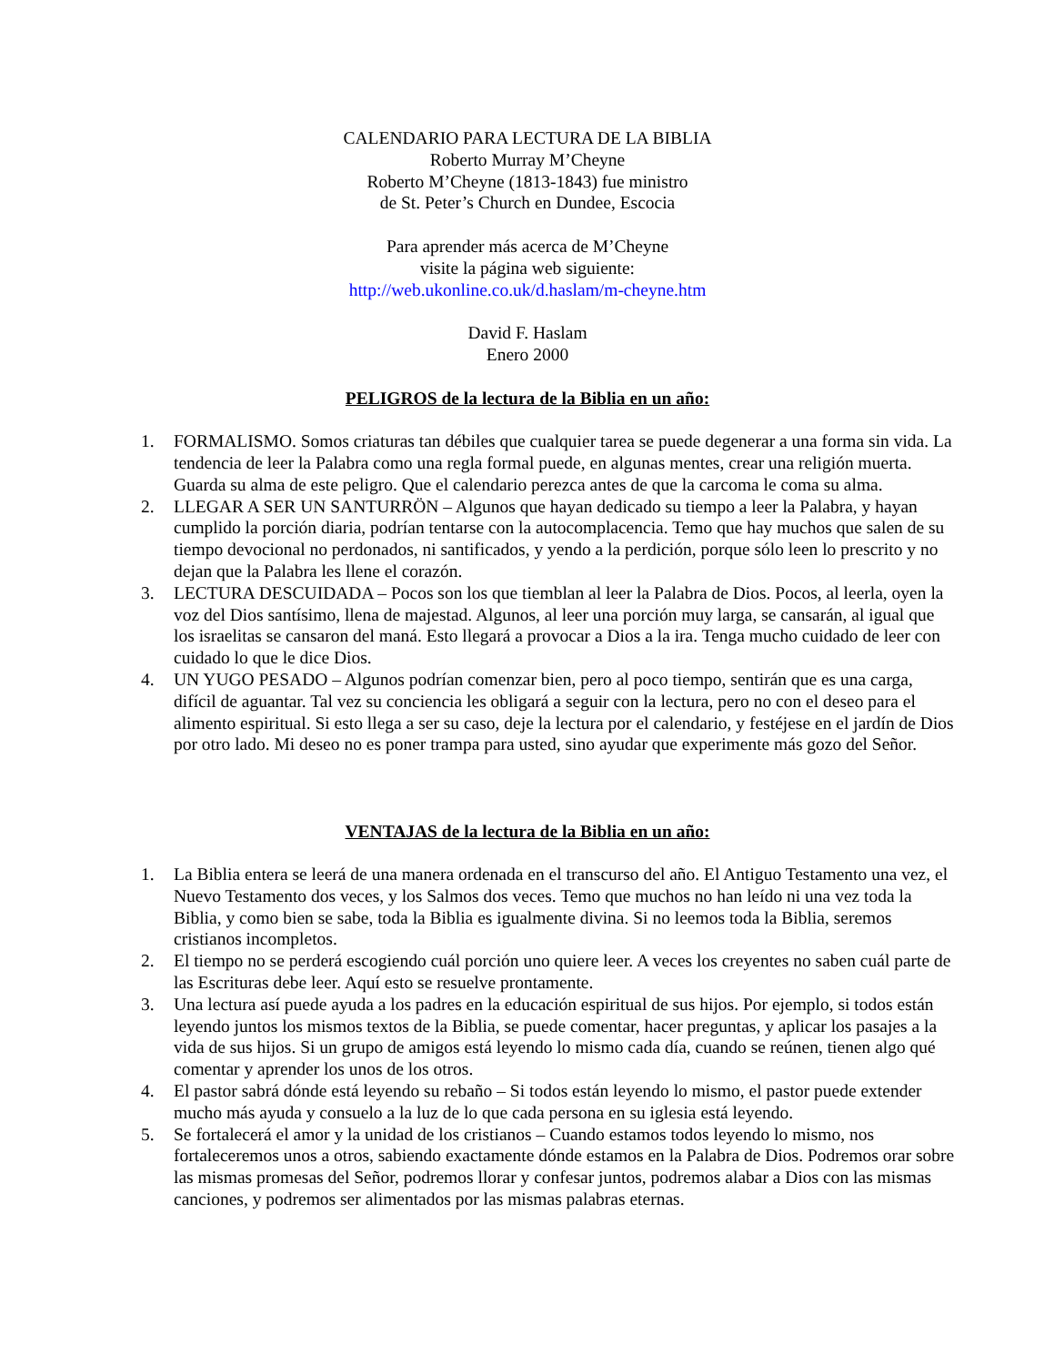CALENDARIO PARA LECTURA DE LA BIBLIA
Roberto Murray M’Cheyne
Roberto M’Cheyne (1813-1843) fue ministro
de St. Peter’s Church en Dundee, Escocia
Para aprender más acerca de M’Cheyne
visite la página web siguiente:
http://web.ukonline.co.uk/d.haslam/m-cheyne.htm
David F. Haslam
Enero 2000
PELIGROS de la lectura de la Biblia en un año:
1. FORMALISMO. Somos criaturas tan débiles que cualquier tarea se puede degenerar a una forma sin vida. La tendencia de leer la Palabra como una regla formal puede, en algunas mentes, crear una religión muerta. Guarda su alma de este peligro. Que el calendario perezca antes de que la carcoma le coma su alma.
2. LLEGAR A SER UN SANTURRÖN – Algunos que hayan dedicado su tiempo a leer la Palabra, y hayan cumplido la porción diaria, podrían tentarse con la autocomplacencia. Temo que hay muchos que salen de su tiempo devocional no perdonados, ni santificados, y yendo a la perdición, porque sólo leen lo prescrito y no dejan que la Palabra les llene el corazón.
3. LECTURA DESCUIDADA – Pocos son los que tiemblan al leer la Palabra de Dios. Pocos, al leerla, oyen la voz del Dios santísimo, llena de majestad. Algunos, al leer una porción muy larga, se cansarán, al igual que los israelitas se cansaron del maná. Esto llegará a provocar a Dios a la ira. Tenga mucho cuidado de leer con cuidado lo que le dice Dios.
4. UN YUGO PESADO – Algunos podrían comenzar bien, pero al poco tiempo, sentirán que es una carga, difícil de aguantar. Tal vez su conciencia les obligará a seguir con la lectura, pero no con el deseo para el alimento espiritual. Si esto llega a ser su caso, deje la lectura por el calendario, y festéjese en el jardín de Dios por otro lado. Mi deseo no es poner trampa para usted, sino ayudar que experimente más gozo del Señor.
VENTAJAS de la lectura de la Biblia en un año:
1. La Biblia entera se leerá de una manera ordenada en el transcurso del año. El Antiguo Testamento una vez, el Nuevo Testamento dos veces, y los Salmos dos veces. Temo que muchos no han leído ni una vez toda la Biblia, y como bien se sabe, toda la Biblia es igualmente divina. Si no leemos toda la Biblia, seremos cristianos incompletos.
2. El tiempo no se perderá escogiendo cuál porción uno quiere leer. A veces los creyentes no saben cuál parte de las Escrituras debe leer. Aquí esto se resuelve prontamente.
3. Una lectura así puede ayuda a los padres en la educación espiritual de sus hijos. Por ejemplo, si todos están leyendo juntos los mismos textos de la Biblia, se puede comentar, hacer preguntas, y aplicar los pasajes a la vida de sus hijos. Si un grupo de amigos está leyendo lo mismo cada día, cuando se reúnen, tienen algo qué comentar y aprender los unos de los otros.
4. El pastor sabrá dónde está leyendo su rebaño – Si todos están leyendo lo mismo, el pastor puede extender mucho más ayuda y consuelo a la luz de lo que cada persona en su iglesia está leyendo.
5. Se fortalecerá el amor y la unidad de los cristianos – Cuando estamos todos leyendo lo mismo, nos fortaleceremos unos a otros, sabiendo exactamente dónde estamos en la Palabra de Dios. Podremos orar sobre las mismas promesas del Señor, podremos llorar y confesar juntos, podremos alabar a Dios con las mismas canciones, y podremos ser alimentados por las mismas palabras eternas.